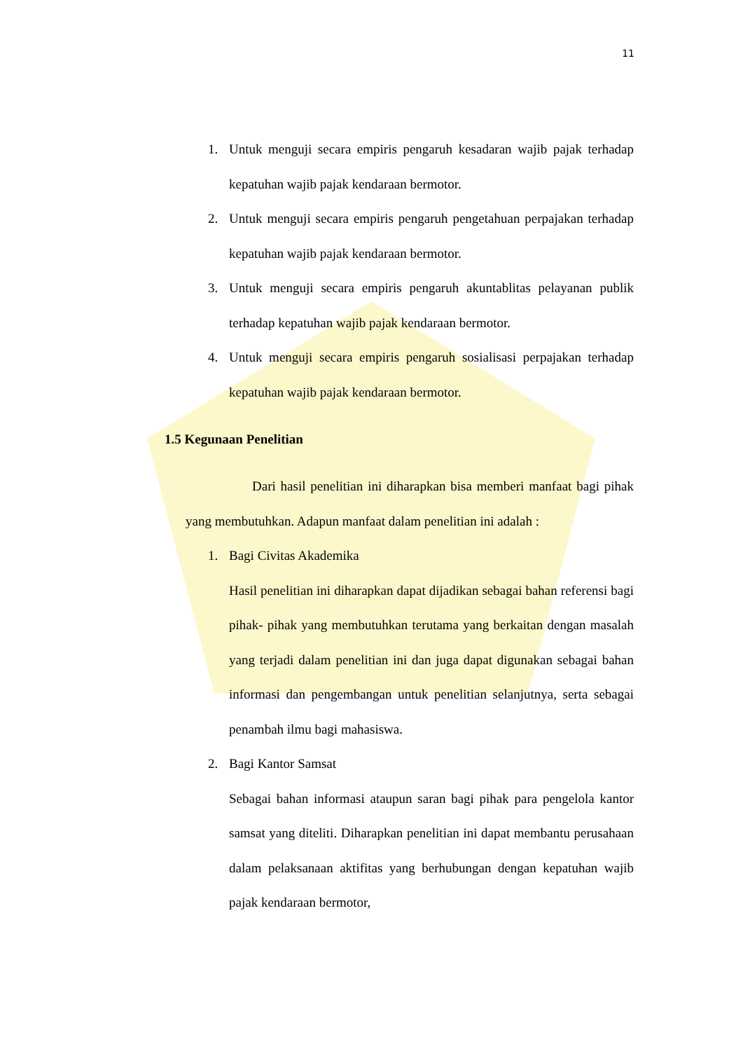11
1. Untuk menguji secara empiris pengaruh kesadaran wajib pajak terhadap kepatuhan wajib pajak kendaraan bermotor.
2. Untuk menguji secara empiris pengaruh pengetahuan perpajakan terhadap kepatuhan wajib pajak kendaraan bermotor.
3. Untuk menguji secara empiris pengaruh akuntablitas pelayanan publik terhadap kepatuhan wajib pajak kendaraan bermotor.
4. Untuk menguji secara empiris pengaruh sosialisasi perpajakan terhadap kepatuhan wajib pajak kendaraan bermotor.
1.5 Kegunaan Penelitian
Dari hasil penelitian ini diharapkan bisa memberi manfaat bagi pihak yang membutuhkan. Adapun manfaat dalam penelitian ini adalah :
1. Bagi Civitas Akademika
Hasil penelitian ini diharapkan dapat dijadikan sebagai bahan referensi bagi pihak- pihak yang membutuhkan terutama yang berkaitan dengan masalah yang terjadi dalam penelitian ini dan juga dapat digunakan sebagai bahan informasi dan pengembangan untuk penelitian selanjutnya, serta sebagai penambah ilmu bagi mahasiswa.
2. Bagi Kantor Samsat
Sebagai bahan informasi ataupun saran bagi pihak para pengelola kantor samsat yang diteliti. Diharapkan penelitian ini dapat membantu perusahaan dalam pelaksanaan aktifitas yang berhubungan dengan kepatuhan wajib pajak kendaraan bermotor,